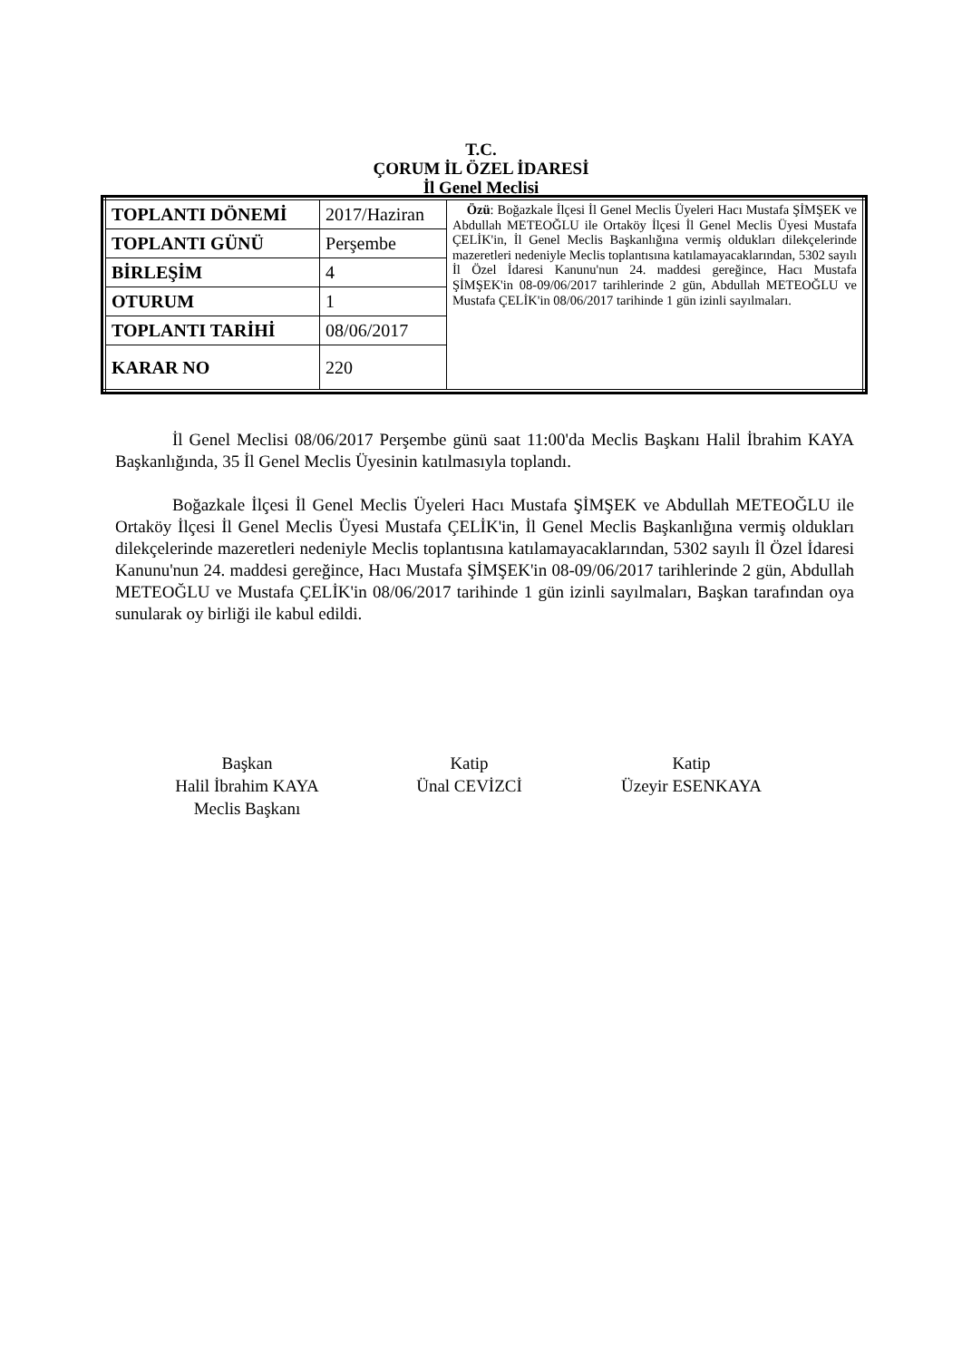T.C.
ÇORUM İL ÖZEL İDARESİ
İl Genel Meclisi
| TOPLANTI DÖNEMİ | 2017/Haziran | Özü : Boğazkale İlçesi İl Genel Meclis Üyeleri Hacı Mustafa ŞİMŞEK ve Abdullah METEOĞLU ile Ortaköy İlçesi İl Genel Meclis Üyesi Mustafa ÇELİK'in, İl Genel Meclis Başkanlığına vermiş oldukları dilekçelerinde mazeretleri nedeniyle Meclis toplantısına katılamayacaklarından, 5302 sayılı İl Özel İdaresi Kanunu'nun 24. maddesi gereğince, Hacı Mustafa ŞİMŞEK'in 08-09/06/2017 tarihlerinde 2 gün, Abdullah METEOĞLU ve Mustafa ÇELİK'in 08/06/2017 tarihinde 1 gün izinli sayılmaları. |
| TOPLANTI GÜNÜ | Perşembe | |
| BİRLEŞİM | 4 | |
| OTURUM | 1 | |
| TOPLANTI TARİHİ | 08/06/2017 | |
| KARAR NO | 220 | |
İl Genel Meclisi 08/06/2017 Perşembe günü saat 11:00'da Meclis Başkanı Halil İbrahim KAYA Başkanlığında, 35 İl Genel Meclis Üyesinin katılmasıyla toplandı.
Boğazkale İlçesi İl Genel Meclis Üyeleri Hacı Mustafa ŞİMŞEK ve Abdullah METEOĞLU ile Ortaköy İlçesi İl Genel Meclis Üyesi Mustafa ÇELİK'in, İl Genel Meclis Başkanlığına vermiş oldukları dilekçelerinde mazeretleri nedeniyle Meclis toplantısına katılamayacaklarından, 5302 sayılı İl Özel İdaresi Kanunu'nun 24. maddesi gereğince, Hacı Mustafa ŞİMŞEK'in 08-09/06/2017 tarihlerinde 2 gün, Abdullah METEOĞLU ve Mustafa ÇELİK'in 08/06/2017 tarihinde 1 gün izinli sayılmaları, Başkan tarafından oya sunularak oy birliği ile kabul edildi.
Başkan
Halil İbrahim KAYA
Meclis Başkanı
Katip
Ünal CEVİZCİ
Katip
Üzeyir ESENKAYA